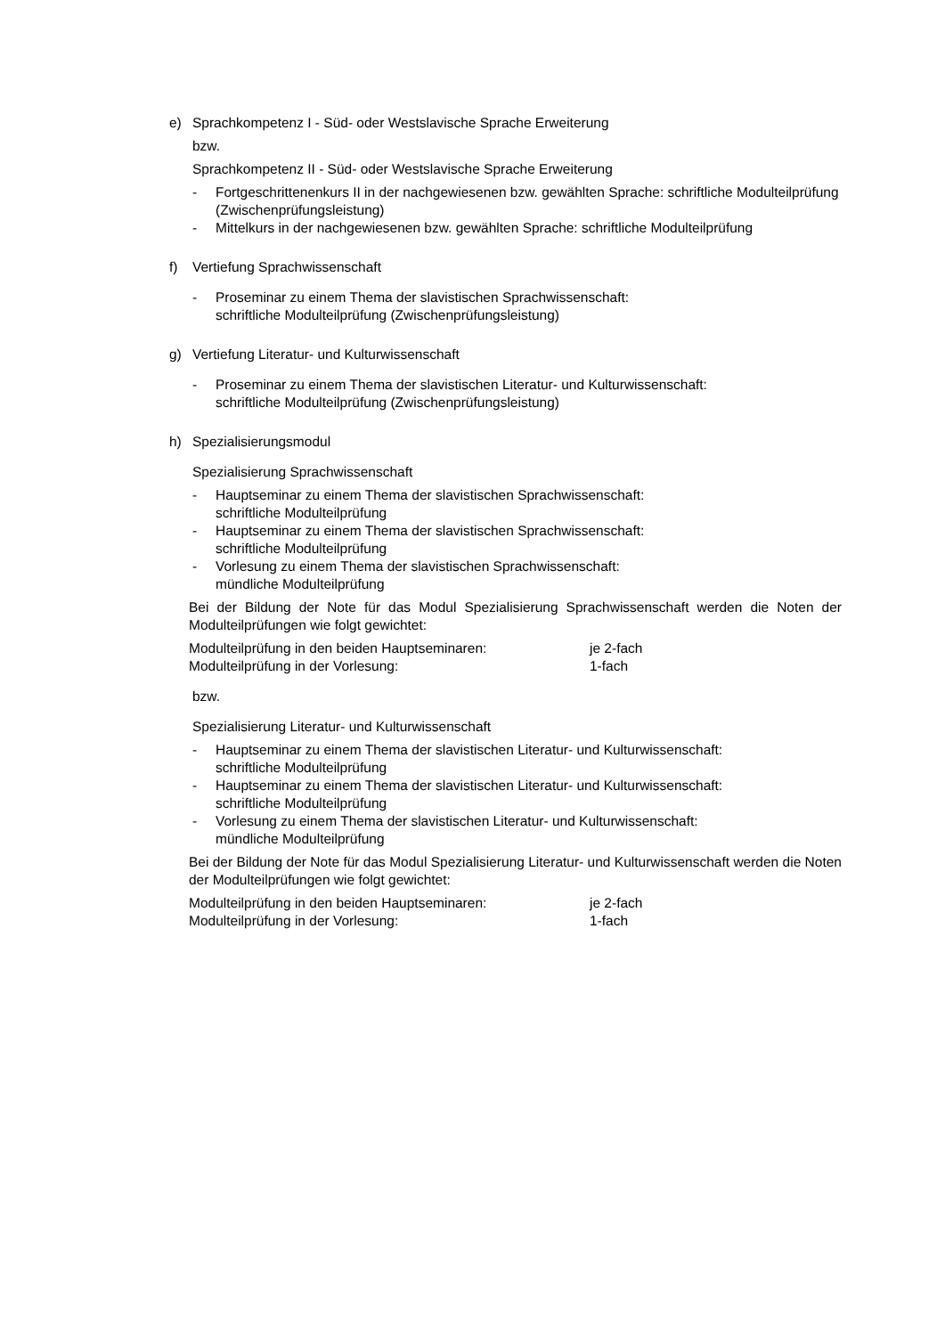e) Sprachkompetenz I - Süd- oder Westslavische Sprache Erweiterung
bzw.
Sprachkompetenz II - Süd- oder Westslavische Sprache Erweiterung
- Fortgeschrittenenkurs II in der nachgewiesenen bzw. gewählten Sprache: schriftliche Modulteilprüfung (Zwischenprüfungsleistung)
- Mittelkurs in der nachgewiesenen bzw. gewählten Sprache: schriftliche Modulteilprüfung
f) Vertiefung Sprachwissenschaft
- Proseminar zu einem Thema der slavistischen Sprachwissenschaft:
schriftliche Modulteilprüfung (Zwischenprüfungsleistung)
g) Vertiefung Literatur- und Kulturwissenschaft
- Proseminar zu einem Thema der slavistischen Literatur- und Kulturwissenschaft:
schriftliche Modulteilprüfung (Zwischenprüfungsleistung)
h) Spezialisierungsmodul
Spezialisierung Sprachwissenschaft
- Hauptseminar zu einem Thema der slavistischen Sprachwissenschaft:
schriftliche Modulteilprüfung
- Hauptseminar zu einem Thema der slavistischen Sprachwissenschaft:
schriftliche Modulteilprüfung
- Vorlesung zu einem Thema der slavistischen Sprachwissenschaft:
mündliche Modulteilprüfung
Bei der Bildung der Note für das Modul Spezialisierung Sprachwissenschaft werden die Noten der Modulteilprüfungen wie folgt gewichtet:
Modulteilprüfung in den beiden Hauptseminaren: je 2-fach
Modulteilprüfung in der Vorlesung: 1-fach
bzw.
Spezialisierung Literatur- und Kulturwissenschaft
- Hauptseminar zu einem Thema der slavistischen Literatur- und Kulturwissenschaft:
schriftliche Modulteilprüfung
- Hauptseminar zu einem Thema der slavistischen Literatur- und Kulturwissenschaft:
schriftliche Modulteilprüfung
- Vorlesung zu einem Thema der slavistischen Literatur- und Kulturwissenschaft:
mündliche Modulteilprüfung
Bei der Bildung der Note für das Modul Spezialisierung Literatur- und Kulturwissenschaft werden die Noten der Modulteilprüfungen wie folgt gewichtet:
Modulteilprüfung in den beiden Hauptseminaren: je 2-fach
Modulteilprüfung in der Vorlesung: 1-fach